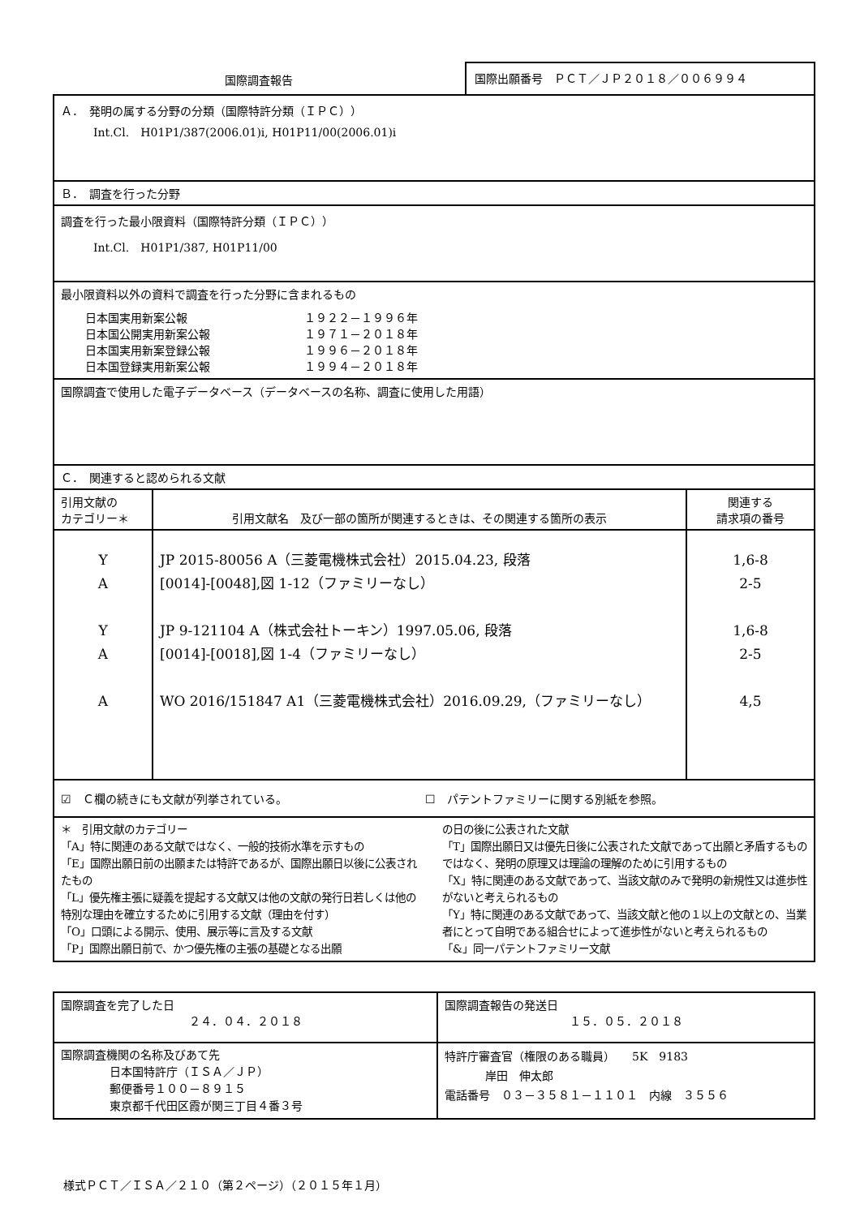国際調査報告
国際出願番号　ＰＣＴ／ＪＰ２０１８／００６９９４
| Ａ． 発明の属する分野の分類（国際特許分類（ＩＰＣ）） Int.Cl. H01P1/387(2006.01)i, H01P11/00(2006.01)i | | |
| Ｂ． 調査を行った分野 | | |
| 調査を行った最小限資料（国際特許分類（ＩＰＣ）） Int.Cl. H01P1/387, H01P11/00 | | |
| 最小限資料以外の資料で調査を行った分野に含まれるもの 日本国実用新案公報 １９２２－１９９６年 日本国公開実用新案公報 １９７１－２０１８年 日本国実用新案登録公報 １９９６－２０１８年 日本国登録実用新案公報 １９９４－２０１８年 | | |
| 国際調査で使用した電子データベース（データベースの名称、調査に使用した用語） | | |
| Ｃ． 関連すると認められる文献 | | |
| 引用文献の カテゴリー＊ | 引用文献名 及び一部の箇所が関連するときは、その関連する箇所の表示 | 関連する 請求項の番号 |
| Y A Y A A | JP 2015-80056 A（三菱電機株式会社）2015.04.23, 段落 [0014]-[0048],図 1-12（ファミリーなし） JP 9-121104 A（株式会社トーキン）1997.05.06, 段落 [0014]-[0018],図 1-4（ファミリーなし） WO 2016/151847 A1（三菱電機株式会社）2016.09.29,（ファミリーなし） | 1,6-8 2-5 1,6-8 2-5 4,5 |
| ☑ Ｃ欄の続きにも文献が列挙されている。 ☐ パテントファミリーに関する別紙を参照。 | | |
| ＊ 引用文献のカテゴリー 「A」特に関連のある文献ではなく、一般的技術水準を示すもの 「E」国際出願日前の出願または特許であるが、国際出願日以後に公表されたもの 「L」優先権主張に疑義を提起する文献又は他の文献の発行日若しくは他の特別な理由を確立するために引用する文献（理由を付す） 「O」口頭による開示、使用、展示等に言及する文献 「P」国際出願日前で、かつ優先権の主張の基礎となる出願 の日の後に公表された文献 「T」国際出願日又は優先日後に公表された文献であって出願と矛盾するものではなく、発明の原理又は理論の理解のために引用するもの 「X」特に関連のある文献であって、当該文献のみで発明の新規性又は進歩性がないと考えられるもの 「Y」特に関連のある文献であって、当該文献と他の１以上の文献との、当業者にとって自明である組合せによって進歩性がないと考えられるもの 「&」同一パテントファミリー文献 | | |
| 国際調査を完了した日 ２４．０４．２０１８ | 国際調査報告の発送日 １５．０５．２０１８ |
| 国際調査機関の名称及びあて先 日本国特許庁（ＩＳＡ／ＪＰ） 郵便番号１００－８９１５ 東京都千代田区霞が関三丁目４番３号 | 特許庁審査官（権限のある職員） 5K 9183 岸田 伸太郎 電話番号 ０３－３５８１－１１０１ 内線 ３５５６ |
様式ＰＣＴ／ＩＳＡ／２１０（第２ページ）（２０１５年１月）